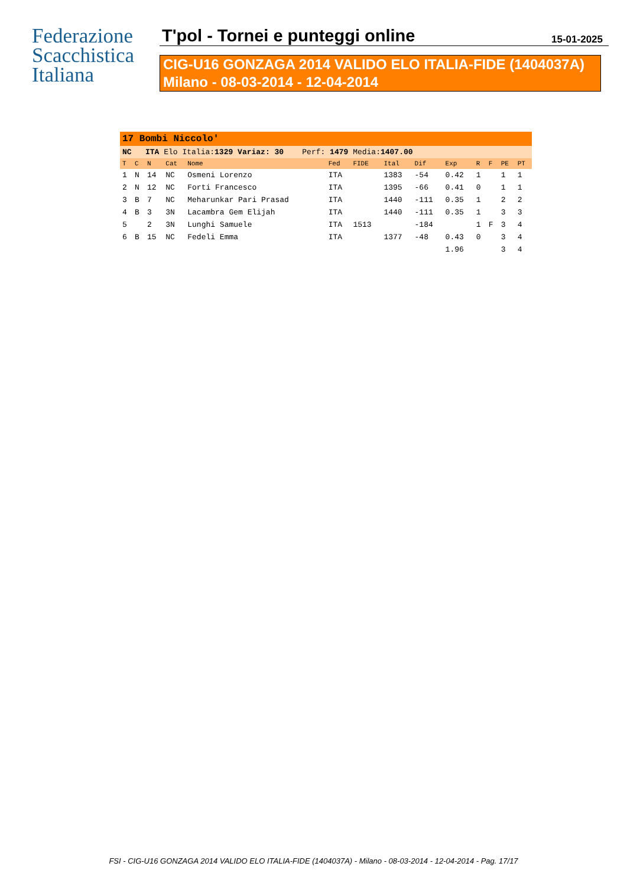Federazione
Scacchistica
Italiana
T'pol - Tornei e punteggi online
15-01-2025
CIG-U16 GONZAGA 2014 VALIDO ELO ITALIA-FIDE (1404037A)
Milano - 08-03-2014 - 12-04-2014
| 17 Bombi Niccolo' | | | | | | | | | | | | | |
| NC ITA Elo Italia: 1329 Variaz: 30 Perf: 1479 Media: 1407.00 | | | | | | | | | | | | | |
| T | C | N | Cat | Nome | Fed | FIDE | Ital | Dif | Exp | R | F | PE | PT |
| 1 | N | 14 | NC | Osmeni Lorenzo | ITA | | 1383 | -54 | 0.42 | 1 | | 1 | 1 |
| 2 | N | 12 | NC | Forti Francesco | ITA | | 1395 | -66 | 0.41 | 0 | | 1 | 1 |
| 3 | B | 7 | NC | Meharunkar Pari Prasad | ITA | | 1440 | -111 | 0.35 | 1 | | 2 | 2 |
| 4 | B | 3 | 3N | Lacambra Gem Elijah | ITA | | 1440 | -111 | 0.35 | 1 | | 3 | 3 |
| 5 | | 2 | 3N | Lunghi Samuele | ITA | 1513 | | -184 | | 1 | F | 3 | 4 |
| 6 | B | 15 | NC | Fedeli Emma | ITA | | 1377 | -48 | 0.43 | 0 | | 3 | 4 |
| | | | | | | | | | 1.96 | | | 3 | 4 |
FSI - CIG-U16 GONZAGA 2014 VALIDO ELO ITALIA-FIDE (1404037A) - Milano - 08-03-2014 - 12-04-2014 - Pag. 17/17